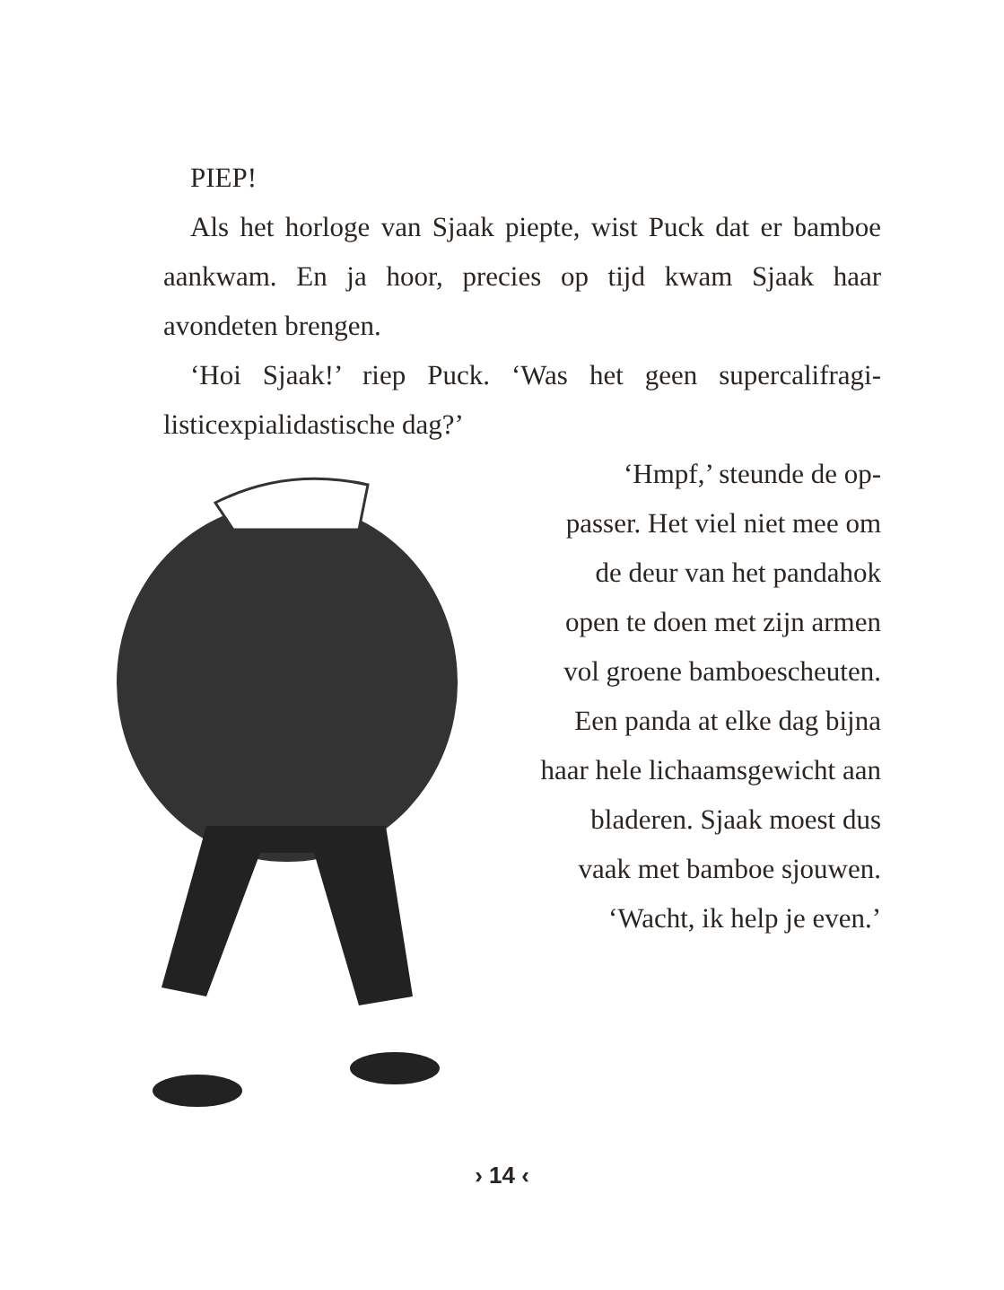PIEP!
Als het horloge van Sjaak piepte, wist Puck dat er bamboe aankwam. En ja hoor, precies op tijd kwam Sjaak haar avondeten brengen.
‘Hoi Sjaak!’ riep Puck. ‘Was het geen supercalifragi­listicexpialidastische dag?’
‘Hmpf,’ steunde de op­passer. Het viel niet mee om de deur van het panda­hok open te doen met zijn armen vol groene bamboescheuten. Een panda at elke dag bijna haar hele lichaamsgewicht aan bladeren. Sjaak moest dus vaak met bam­boe sjouwen.
‘Wacht, ik help je even.’
› 14 ‹